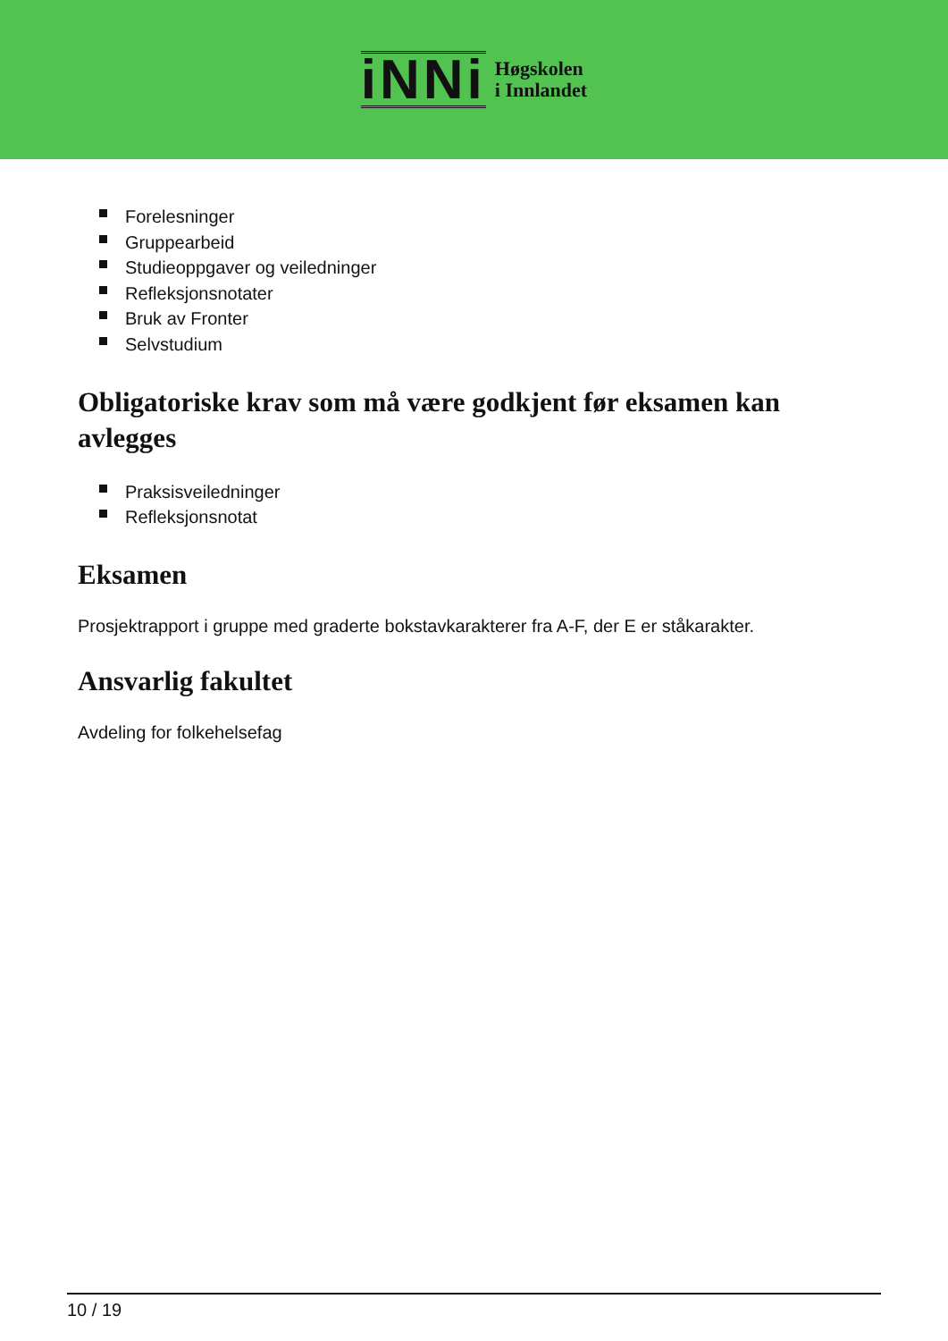iNNi
Høgskolen
i Innlandet
Forelesninger
Gruppearbeid
Studieoppgaver og veiledninger
Refleksjonsnotater
Bruk av Fronter
Selvstudium
Obligatoriske krav som må være godkjent før eksamen kan avlegges
Praksisveiledninger
Refleksjonsnotat
Eksamen
Prosjektrapport i gruppe med graderte bokstavkarakterer fra A-F, der E er ståkarakter.
Ansvarlig fakultet
Avdeling for folkehelsefag
10 / 19